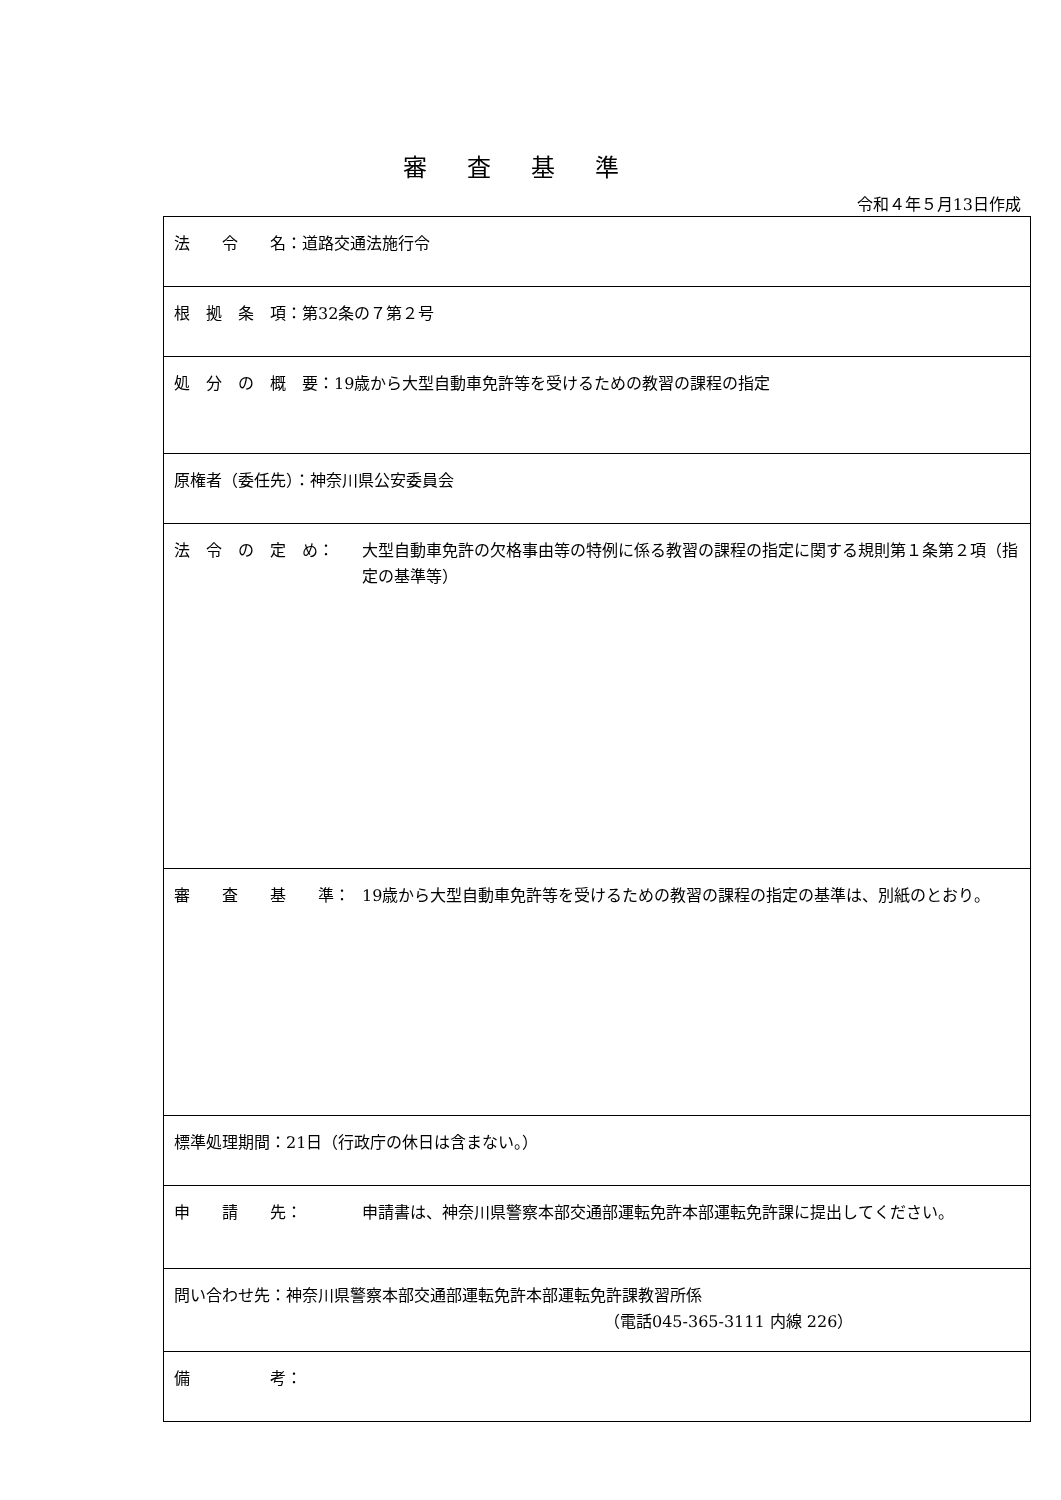審査基準
令和４年５月13日作成
| 法 令 名：道路交通法施行令 |
| 根 拠 条 項：第32条の７第２号 |
| 処 分 の 概 要：19歳から大型自動車免許等を受けるための教習の課程の指定 |
| 原権者（委任先）：神奈川県公安委員会 |
| 法 令 の 定 め： 大型自動車免許の欠格事由等の特例に係る教習の課程の指定に関する規則第１条第２項（指定の基準等） |
| 審 査 基 準： 19歳から大型自動車免許等を受けるための教習の課程の指定の基準は、別紙のとおり。 |
| 標準処理期間：21日（行政庁の休日は含まない。） |
| 申 請 先： 申請書は、神奈川県警察本部交通部運転免許本部運転免許課に提出してください。 |
| 問い合わせ先：神奈川県警察本部交通部運転免許本部運転免許課教習所係 （電話045-365-3111 内線 226） |
| 備 考： |